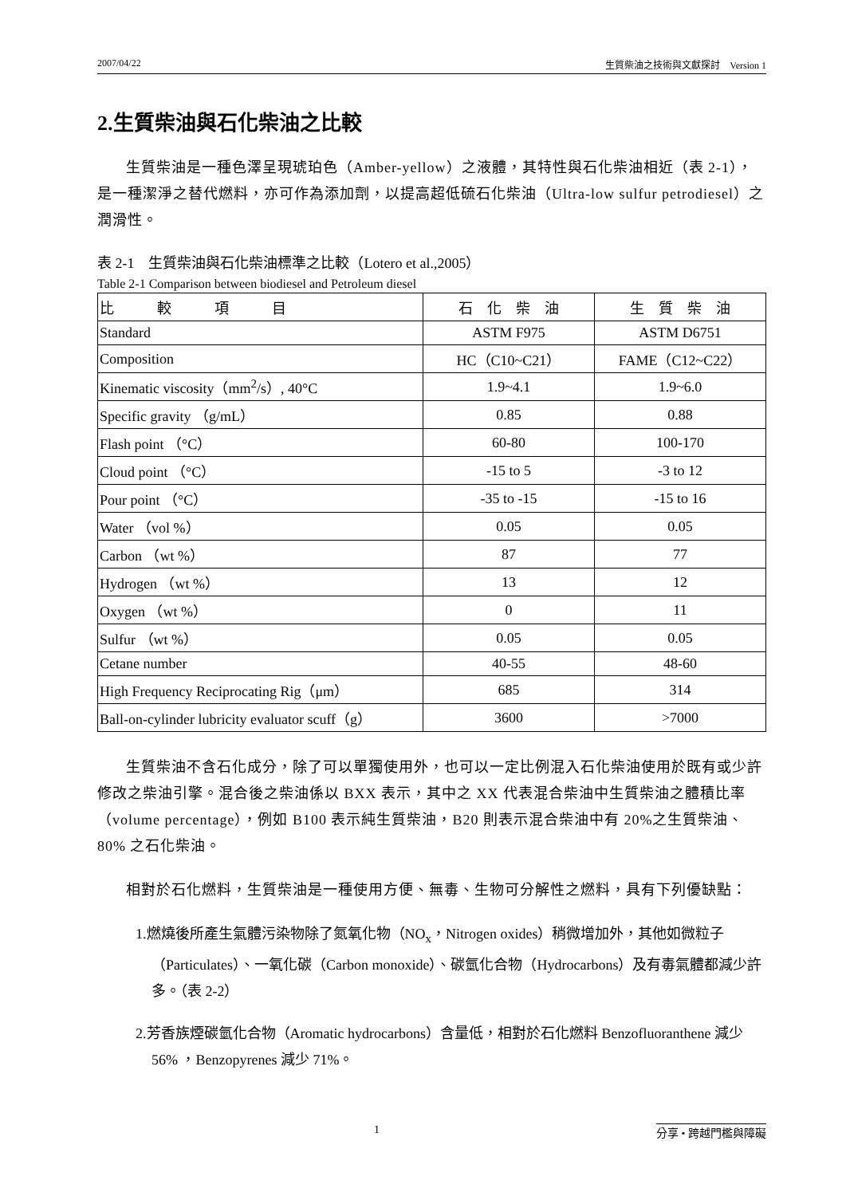2007/04/22 生質柴油之技術與文獻探討　Version 1
2.生質柴油與石化柴油之比較
生質柴油是一種色澤呈現琥珀色（Amber-yellow）之液體，其特性與石化柴油相近（表 2-1），是一種潔淨之替代燃料，亦可作為添加劑，以提高超低硫石化柴油（Ultra-low sulfur petrodiesel）之潤滑性。
表 2-1　生質柴油與石化柴油標準之比較（Lotero et al.,2005）
Table 2-1 Comparison between biodiesel and Petroleum diesel
| 比 較 項 目 | 石 化 柴 油 | 生 質 柴 油 |
| --- | --- | --- |
| Standard | ASTM F975 | ASTM D6751 |
| Composition | HC（C10~C21） | FAME（C12~C22） |
| Kinematic viscosity（mm<sup>2</sup>/s）, 40°C | 1.9~4.1 | 1.9~6.0 |
| Specific gravity （g/mL） | 0.85 | 0.88 |
| Flash point （°C） | 60-80 | 100-170 |
| Cloud point （°C） | -15 to 5 | -3 to 12 |
| Pour point （°C） | -35 to -15 | -15 to 16 |
| Water （vol %） | 0.05 | 0.05 |
| Carbon （wt %） | 87 | 77 |
| Hydrogen （wt %） | 13 | 12 |
| Oxygen （wt %） | 0 | 11 |
| Sulfur （wt %） | 0.05 | 0.05 |
| Cetane number | 40-55 | 48-60 |
| High Frequency Reciprocating Rig（μm） | 685 | 314 |
| Ball-on-cylinder lubricity evaluator scuff（g） | 3600 | >7000 |
生質柴油不含石化成分，除了可以單獨使用外，也可以一定比例混入石化柴油使用於既有或少許修改之柴油引擎。混合後之柴油係以 BXX 表示，其中之 XX 代表混合柴油中生質柴油之體積比率（volume percentage），例如 B100 表示純生質柴油，B20 則表示混合柴油中有 20%之生質柴油、80% 之石化柴油。
相對於石化燃料，生質柴油是一種使用方便、無毒、生物可分解性之燃料，具有下列優缺點：
1.燃燒後所產生氣體污染物除了氮氧化物（NO<sub>x</sub>，Nitrogen oxides）稍微增加外，其他如微粒子（Particulates）、一氧化碳（Carbon monoxide）、碳氫化合物（Hydrocarbons）及有毒氣體都減少許多。（表 2-2）
2.芳香族煙碳氫化合物（Aromatic hydrocarbons）含量低，相對於石化燃料 Benzofluoranthene 減少 56% ，Benzopyrenes 減少 71%。
1 分享 • 跨越門檻與障礙